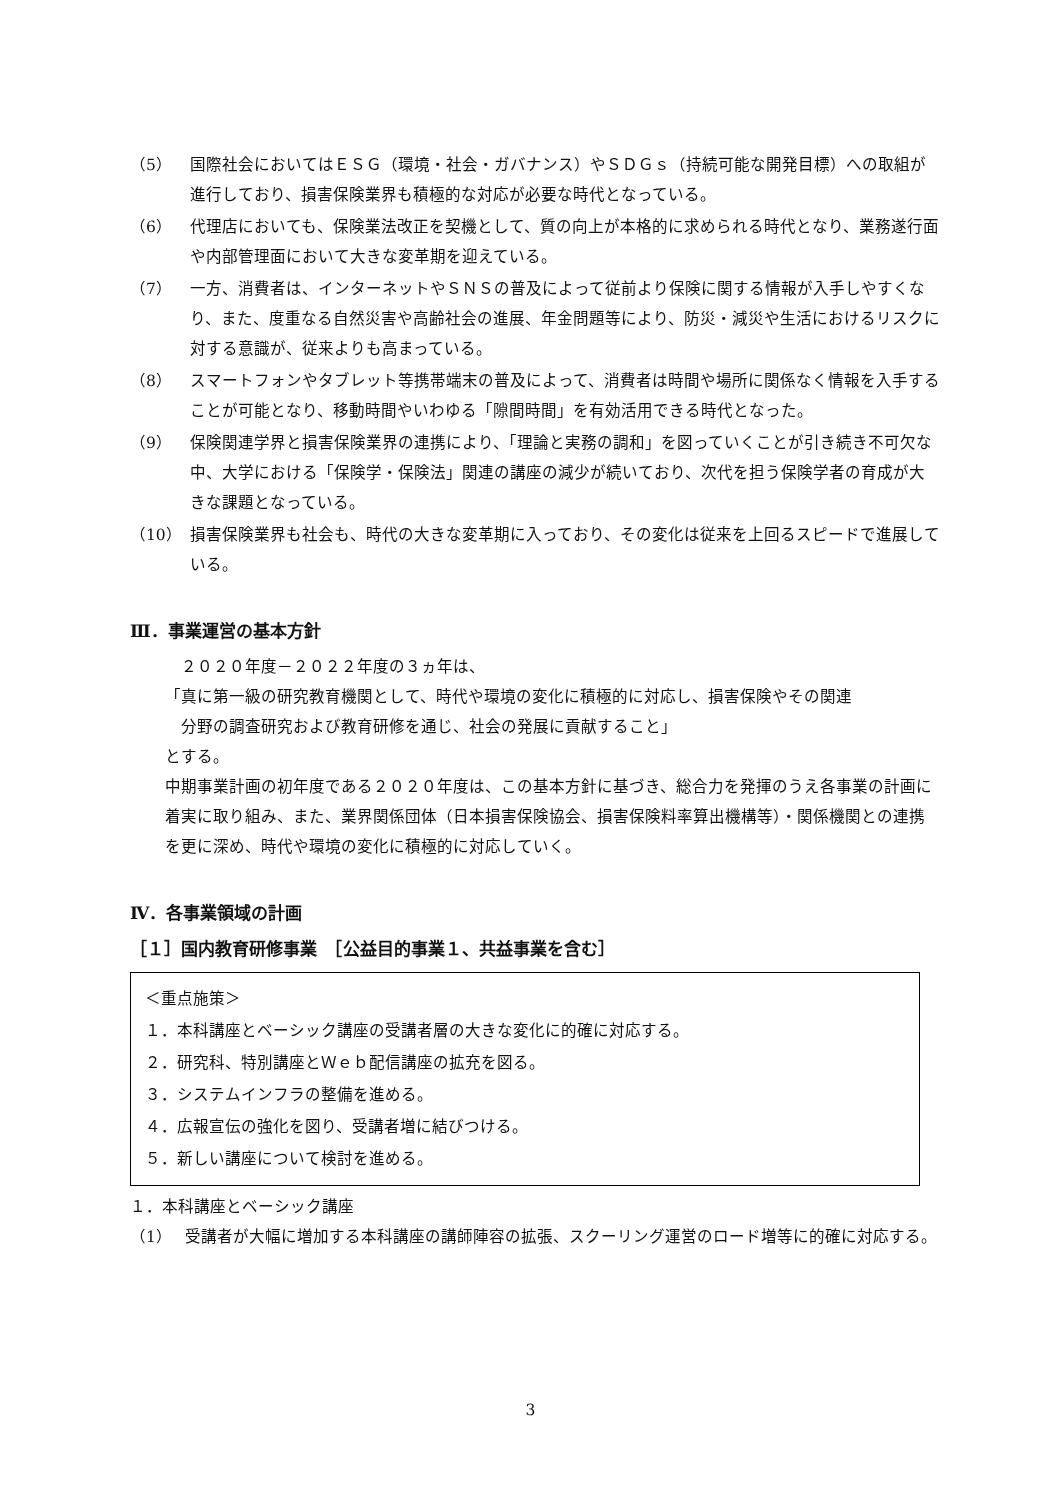（5） 国際社会においてはＥＳＧ（環境・社会・ガバナンス）やＳＤＧｓ（持続可能な開発目標）への取組が進行しており、損害保険業界も積極的な対応が必要な時代となっている。
（6） 代理店においても、保険業法改正を契機として、質の向上が本格的に求められる時代となり、業務遂行面や内部管理面において大きな変革期を迎えている。
（7） 一方、消費者は、インターネットやＳＮＳの普及によって従前より保険に関する情報が入手しやすくなり、また、度重なる自然災害や高齢社会の進展、年金問題等により、防災・減災や生活におけるリスクに対する意識が、従来よりも高まっている。
（8） スマートフォンやタブレット等携帯端末の普及によって、消費者は時間や場所に関係なく情報を入手することが可能となり、移動時間やいわゆる「隙間時間」を有効活用できる時代となった。
（9） 保険関連学界と損害保険業界の連携により、「理論と実務の調和」を図っていくことが引き続き不可欠な中、大学における「保険学・保険法」関連の講座の減少が続いており、次代を担う保険学者の育成が大きな課題となっている。
（10） 損害保険業界も社会も、時代の大きな変革期に入っており、その変化は従来を上回るスピードで進展している。
Ⅲ．事業運営の基本方針
　２０２０年度－２０２２年度の３ヵ年は、
「真に第一級の研究教育機関として、時代や環境の変化に積極的に対応し、損害保険やその関連
　分野の調査研究および教育研修を通じ、社会の発展に貢献すること」
とする。
中期事業計画の初年度である２０２０年度は、この基本方針に基づき、総合力を発揮のうえ各事業の計画に着実に取り組み、また、業界関係団体（日本損害保険協会、損害保険料率算出機構等）・関係機関との連携を更に深め、時代や環境の変化に積極的に対応していく。
Ⅳ．各事業領域の計画
［１］国内教育研修事業　［公益目的事業１、共益事業を含む］
＜重点施策＞
１．本科講座とベーシック講座の受講者層の大きな変化に的確に対応する。
２．研究科、特別講座とＷｅｂ配信講座の拡充を図る。
３．システムインフラの整備を進める。
４．広報宣伝の強化を図り、受講者増に結びつける。
５．新しい講座について検討を進める。
１．本科講座とベーシック講座
（1） 受講者が大幅に増加する本科講座の講師陣容の拡張、スクーリング運営のロード増等に的確に対応する。
3